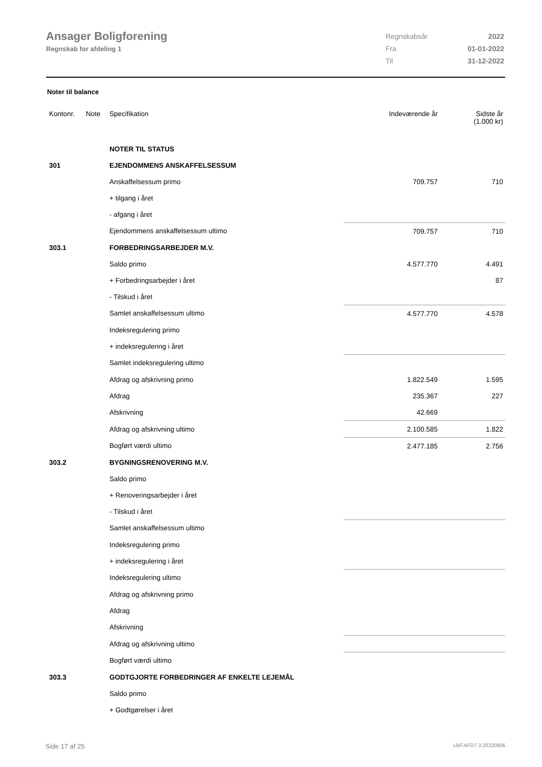Ansager Boligforening
Regnskab for afdeling 1
| Regnskabsår | 2022 |
| Fra | 01-01-2022 |
| Til | 31-12-2022 |
Noter til balance
| Kontonr. | Note | Specifikation | Indeværende år | Sidste år (1.000 kr) |
| --- | --- | --- | --- | --- |
| | | NOTER TIL STATUS | | |
| 301 | | EJENDOMMENS ANSKAFFELSESSUM | | |
| | | Anskaffelsessum primo | 709.757 | 710 |
| | | + tilgang i året | | |
| | | - afgang i året | | |
| | | Ejendommens anskaffelsessum ultimo | 709.757 | 710 |
| 303.1 | | FORBEDRINGSARBEJDER M.V. | | |
| | | Saldo primo | 4.577.770 | 4.491 |
| | | + Forbedringsarbejder i året | | 87 |
| | | - Tilskud i året | | |
| | | Samlet anskaffelsessum ultimo | 4.577.770 | 4.578 |
| | | Indeksregulering primo | | |
| | | + indeksregulering i året | | |
| | | Samlet indeksregulering ultimo | | |
| | | Afdrag og afskrivning primo | 1.822.549 | 1.595 |
| | | Afdrag | 235.367 | 227 |
| | | Afskrivning | 42.669 | |
| | | Afdrag og afskrivning ultimo | 2.100.585 | 1.822 |
| | | Bogført værdi ultimo | 2.477.185 | 2.756 |
| 303.2 | | BYGNINGSRENOVERING M.V. | | |
| | | Saldo primo | | |
| | | + Renoveringsarbejder i året | | |
| | | - Tilskud i året | | |
| | | Samlet anskaffelsessum ultimo | | |
| | | Indeksregulering primo | | |
| | | + indeksregulering i året | | |
| | | Indeksregulering ultimo | | |
| | | Afdrag og afskrivning primo | | |
| | | Afdrag | | |
| | | Afskrivning | | |
| | | Afdrag og afskrivning ultimo | | |
| | | Bogført værdi ultimo | | |
| 303.3 | | GODTGJORTE FORBEDRINGER AF ENKELTE LEJEMÅL | | |
| | | Saldo primo | | |
| | | + Godtgørelser i året | | |
Side 17 af 25 LBF.AFD7.3.20220906